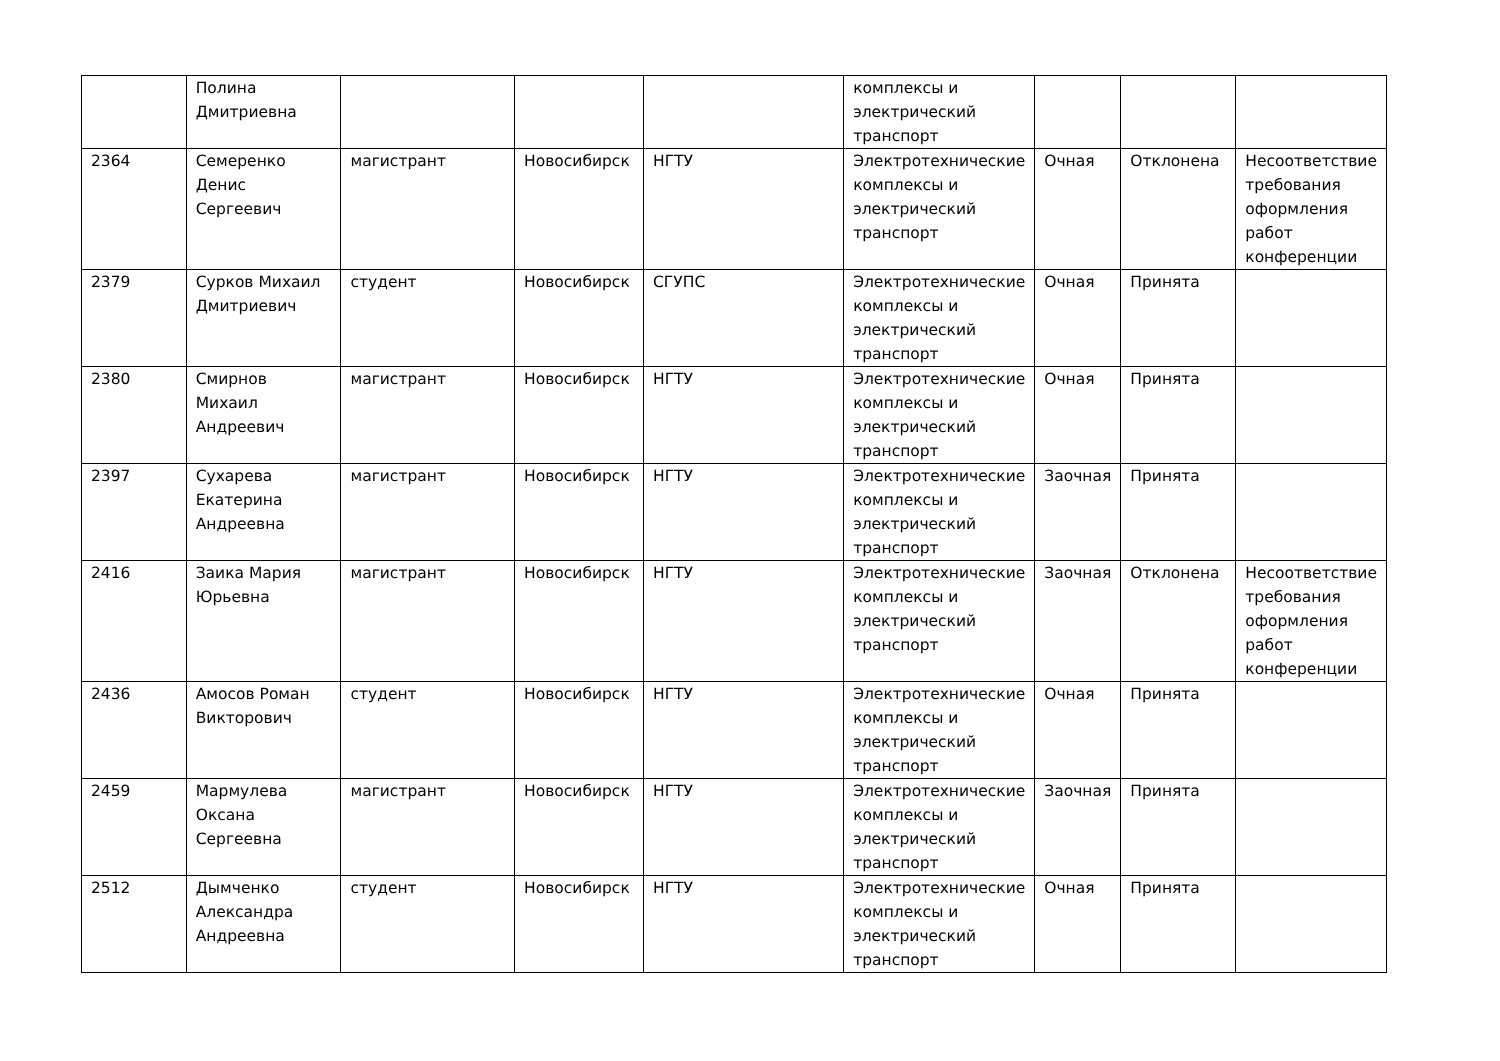| | Полина Дмитриевна | | | | комплексы и электрический транспорт | | | |
| 2364 | Семеренко Денис Сергеевич | магистрант | Новосибирск | НГТУ | Электротехнические комплексы и электрический транспорт | Очная | Отклонена | Несоответствие требования оформления работ конференции |
| 2379 | Сурков Михаил Дмитриевич | студент | Новосибирск | СГУПС | Электротехнические комплексы и электрический транспорт | Очная | Принята | |
| 2380 | Смирнов Михаил Андреевич | магистрант | Новосибирск | НГТУ | Электротехнические комплексы и электрический транспорт | Очная | Принята | |
| 2397 | Сухарева Екатерина Андреевна | магистрант | Новосибирск | НГТУ | Электротехнические комплексы и электрический транспорт | Заочная | Принята | |
| 2416 | Заика Мария Юрьевна | магистрант | Новосибирск | НГТУ | Электротехнические комплексы и электрический транспорт | Заочная | Отклонена | Несоответствие требования оформления работ конференции |
| 2436 | Амосов Роман Викторович | студент | Новосибирск | НГТУ | Электротехнические комплексы и электрический транспорт | Очная | Принята | |
| 2459 | Мармулева Оксана Сергеевна | магистрант | Новосибирск | НГТУ | Электротехнические комплексы и электрический транспорт | Заочная | Принята | |
| 2512 | Дымченко Александра Андреевна | студент | Новосибирск | НГТУ | Электротехнические комплексы и электрический транспорт | Очная | Принята | |